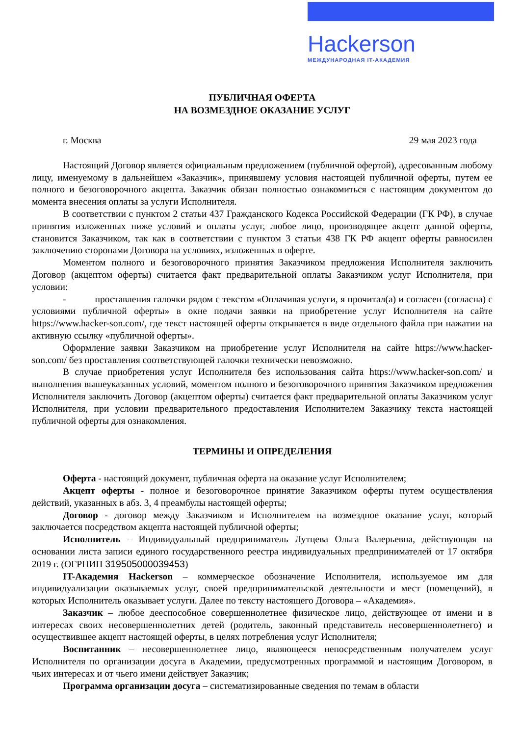Hackerson
МЕЖДУНАРОДНАЯ IT-АКАДЕМИЯ
ПУБЛИЧНАЯ ОФЕРТА
НА ВОЗМЕЗДНОЕ ОКАЗАНИЕ УСЛУГ
г. Москва 29 мая 2023 года
Настоящий Договор является официальным предложением (публичной офертой), адресованным любому лицу, именуемому в дальнейшем «Заказчик», принявшему условия настоящей публичной оферты, путем ее полного и безоговорочного акцепта. Заказчик обязан полностью ознакомиться с настоящим документом до момента внесения оплаты за услуги Исполнителя.
В соответствии с пунктом 2 статьи 437 Гражданского Кодекса Российской Федерации (ГК РФ), в случае принятия изложенных ниже условий и оплаты услуг, любое лицо, производящее акцепт данной оферты, становится Заказчиком, так как в соответствии с пунктом 3 статьи 438 ГК РФ акцепт оферты равносилен заключению сторонами Договора на условиях, изложенных в оферте.
Моментом полного и безоговорочного принятия Заказчиком предложения Исполнителя заключить Договор (акцептом оферты) считается факт предварительной оплаты Заказчиком услуг Исполнителя, при условии:
- проставления галочки рядом с текстом «Оплачивая услуги, я прочитал(а) и согласен (согласна) с условиями публичной оферты» в окне подачи заявки на приобретение услуг Исполнителя на сайте https://www.hacker-son.com/, где текст настоящей оферты открывается в виде отдельного файла при нажатии на активную ссылку «публичной оферты».
Оформление заявки Заказчиком на приобретение услуг Исполнителя на сайте https://www.hacker-son.com/ без проставления соответствующей галочки технически невозможно.
В случае приобретения услуг Исполнителя без использования сайта https://www.hacker-son.com/ и выполнения вышеуказанных условий, моментом полного и безоговорочного принятия Заказчиком предложения Исполнителя заключить Договор (акцептом оферты) считается факт предварительной оплаты Заказчиком услуг Исполнителя, при условии предварительного предоставления Исполнителем Заказчику текста настоящей публичной оферты для ознакомления.
ТЕРМИНЫ И ОПРЕДЕЛЕНИЯ
Оферта - настоящий документ, публичная оферта на оказание услуг Исполнителем;
Акцепт оферты - полное и безоговорочное принятие Заказчиком оферты путем осуществления действий, указанных в абз. 3, 4 преамбулы настоящей оферты;
Договор - договор между Заказчиком и Исполнителем на возмездное оказание услуг, который заключается посредством акцепта настоящей публичной оферты;
Исполнитель – Индивидуальный предприниматель Лутцева Ольга Валерьевна, действующая на основании листа записи единого государственного реестра индивидуальных предпринимателей от 17 октября 2019 г. (ОГРНИП 319505000039453)
IT-Академия Hackerson – коммерческое обозначение Исполнителя, используемое им для индивидуализации оказываемых услуг, своей предпринимательской деятельности и мест (помещений), в которых Исполнитель оказывает услуги. Далее по тексту настоящего Договора – «Академия».
Заказчик – любое дееспособное совершеннолетнее физическое лицо, действующее от имени и в интересах своих несовершеннолетних детей (родитель, законный представитель несовершеннолетнего) и осуществившее акцепт настоящей оферты, в целях потребления услуг Исполнителя;
Воспитанник – несовершеннолетнее лицо, являющееся непосредственным получателем услуг Исполнителя по организации досуга в Академии, предусмотренных программой и настоящим Договором, в чьих интересах и от чьего имени действует Заказчик;
Программа организации досуга – систематизированные сведения по темам в области